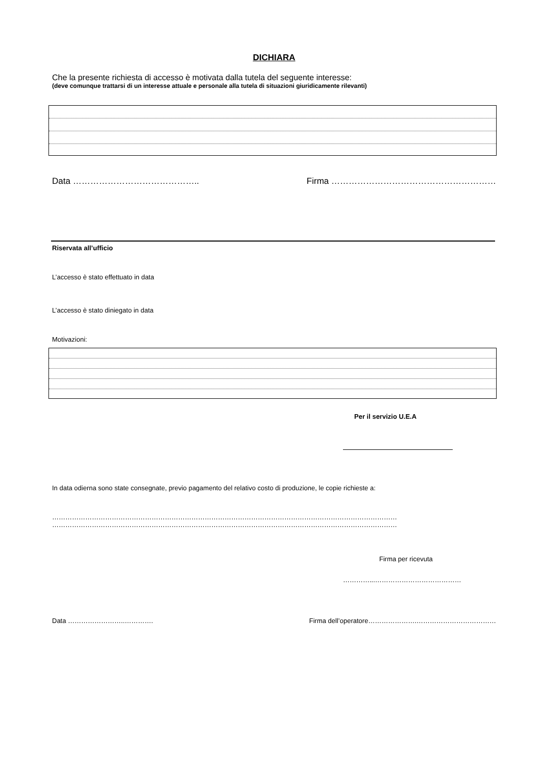DICHIARA
Che la presente richiesta di accesso è motivata dalla tutela del seguente interesse:
(deve comunque trattarsi di un interesse attuale e personale alla tutela di situazioni giuridicamente rilevanti)
Data …………………………………….. Firma …………………………………………………
Riservata all’ufficio
L’accesso è stato effettuato in data
L’accesso è stato diniegato in data
Motivazioni:
Per il servizio U.E.A
In data odierna sono state consegnate, previo pagamento del relativo costo di produzione, le copie richieste a:
…………………………………………………………………………………………………………………………………………
…………………………………………………………………………………………………………………………………………
Firma per ricevuta
…………...…………………………………
Data ……………………..…………. Firma dell’operatore………………….………………………………